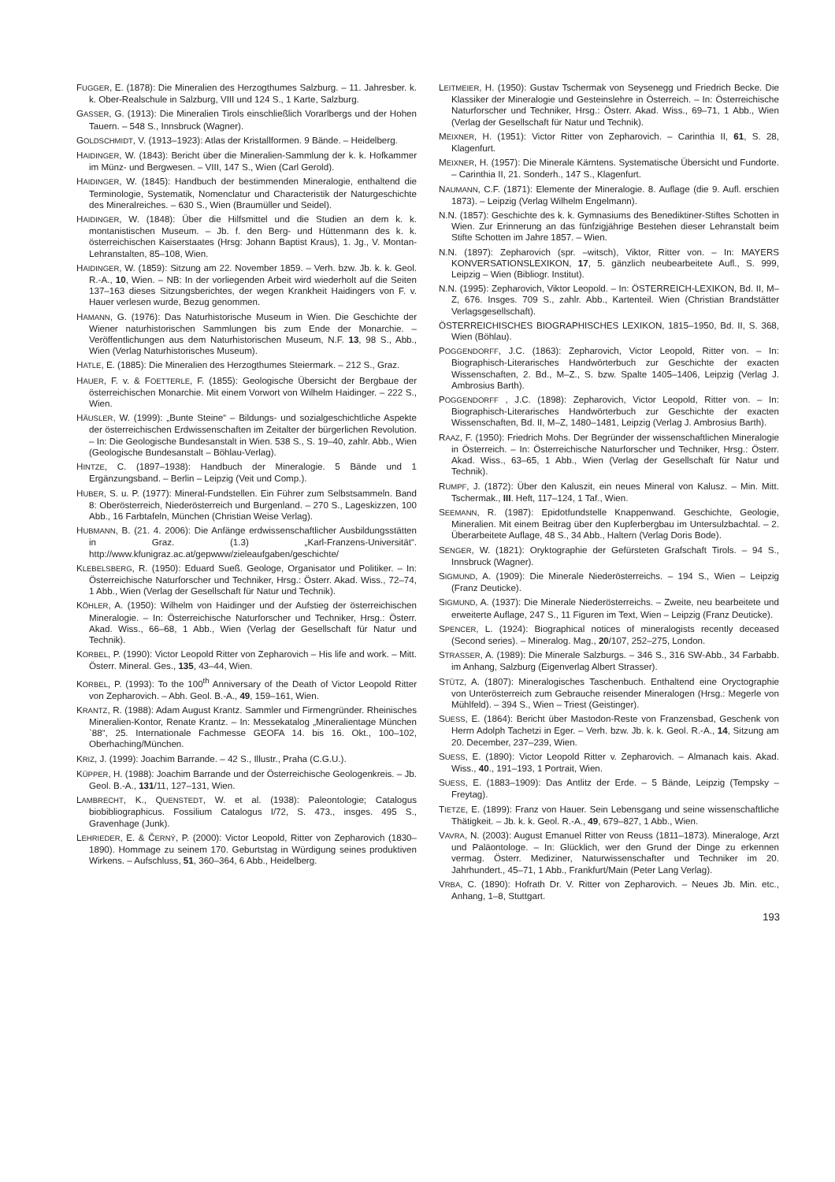FUGGER, E. (1878): Die Mineralien des Herzogthumes Salzburg. – 11. Jahresber. k. k. Ober-Realschule in Salzburg, VIII und 124 S., 1 Karte, Salzburg.
GASSER, G. (1913): Die Mineralien Tirols einschließlich Vorarlbergs und der Hohen Tauern. – 548 S., Innsbruck (Wagner).
GOLDSCHMIDT, V. (1913–1923): Atlas der Kristallformen. 9 Bände. – Heidelberg.
HAIDINGER, W. (1843): Bericht über die Mineralien-Sammlung der k. k. Hofkammer im Münz- und Bergwesen. – VIII, 147 S., Wien (Carl Gerold).
HAIDINGER, W. (1845): Handbuch der bestimmenden Mineralogie, enthaltend die Terminologie, Systematik, Nomenclatur und Characteristik der Naturgeschichte des Mineralreiches. – 630 S., Wien (Braumüller und Seidel).
HAIDINGER, W. (1848): Über die Hilfsmittel und die Studien an dem k. k. montanistischen Museum. – Jb. f. den Berg- und Hüttenmann des k. k. österreichischen Kaiserstaates (Hrsg: Johann Baptist Kraus), 1. Jg., V. Montan-Lehranstalten, 85–108, Wien.
HAIDINGER, W. (1859): Sitzung am 22. November 1859. – Verh. bzw. Jb. k. k. Geol. R.-A., 10, Wien. – NB: In der vorliegenden Arbeit wird wiederholt auf die Seiten 137–163 dieses Sitzungsberichtes, der wegen Krankheit Haidingers von F. v. Hauer verlesen wurde, Bezug genommen.
HAMANN, G. (1976): Das Naturhistorische Museum in Wien. Die Geschichte der Wiener naturhistorischen Sammlungen bis zum Ende der Monarchie. – Veröffentlichungen aus dem Naturhistorischen Museum, N.F. 13, 98 S., Abb., Wien (Verlag Naturhistorisches Museum).
HATLE, E. (1885): Die Mineralien des Herzogthumes Steiermark. – 212 S., Graz.
HAUER, F. v. & FOETTERLE, F. (1855): Geologische Übersicht der Bergbaue der österreichischen Monarchie. Mit einem Vorwort von Wilhelm Haidinger. – 222 S., Wien.
HÄUSLER, W. (1999): „Bunte Steine“ – Bildungs- und sozialgeschichtliche Aspekte der österreichischen Erdwissenschaften im Zeitalter der bürgerlichen Revolution. – In: Die Geologische Bundesanstalt in Wien. 538 S., S. 19–40, zahlr. Abb., Wien (Geologische Bundesanstalt – Böhlau-Verlag).
HINTZE, C. (1897–1938): Handbuch der Mineralogie. 5 Bände und 1 Ergänzungsband. – Berlin – Leipzig (Veit und Comp.).
HUBER, S. u. P. (1977): Mineral-Fundstellen. Ein Führer zum Selbstsammeln. Band 8: Oberösterreich, Niederösterreich und Burgenland. – 270 S., Lageskizzen, 100 Abb., 16 Farbtafeln, München (Christian Weise Verlag).
HUBMANN, B. (21. 4. 2006): Die Anfänge erdwissenschaftlicher Ausbildungsstätten in Graz. (1.3) „Karl-Franzens-Universität“. http://www.kfunigraz.ac.at/gepwww/zieleaufgaben/geschichte/
KLEBELSBERG, R. (1950): Eduard Sueß. Geologe, Organisator und Politiker. – In: Österreichische Naturforscher und Techniker, Hrsg.: Österr. Akad. Wiss., 72–74, 1 Abb., Wien (Verlag der Gesellschaft für Natur und Technik).
KÖHLER, A. (1950): Wilhelm von Haidinger und der Aufstieg der österreichischen Mineralogie. – In: Österreichische Naturforscher und Techniker, Hrsg.: Österr. Akad. Wiss., 66–68, 1 Abb., Wien (Verlag der Gesellschaft für Natur und Technik).
KORBEL, P. (1990): Victor Leopold Ritter von Zepharovich – His life and work. – Mitt. Österr. Mineral. Ges., 135, 43–44, Wien.
KORBEL, P. (1993): To the 100<sup>th</sup> Anniversary of the Death of Victor Leopold Ritter von Zepharovich. – Abh. Geol. B.-A., 49, 159–161, Wien.
KRANTZ, R. (1988): Adam August Krantz. Sammler und Firmengründer. Rheinisches Mineralien-Kontor, Renate Krantz. – In: Messekatalog „Mineralientage München `88“, 25. Internationale Fachmesse GEOFA 14. bis 16. Okt., 100–102, Oberhaching/München.
KRIZ, J. (1999): Joachim Barrande. – 42 S., Illustr., Praha (C.G.U.).
KÜPPER, H. (1988): Joachim Barrande und der Österreichische Geologenkreis. – Jb. Geol. B.-A., 131/11, 127–131, Wien.
LAMBRECHT, K., QUENSTEDT, W. et al. (1938): Paleontologie; Catalogus biobibliographicus. Fossilium Catalogus I/72, S. 473., insges. 495 S., Gravenhage (Junk).
LEHRIEDER, E. & ČERNÝ, P. (2000): Victor Leopold, Ritter von Zepharovich (1830–1890). Hommage zu seinem 170. Geburtstag in Würdigung seines produktiven Wirkens. – Aufschluss, 51, 360–364, 6 Abb., Heidelberg.
LEITMEIER, H. (1950): Gustav Tschermak von Seysenegg und Friedrich Becke. Die Klassiker der Mineralogie und Gesteinslehre in Österreich. – In: Österreichische Naturforscher und Techniker, Hrsg.: Österr. Akad. Wiss., 69–71, 1 Abb., Wien (Verlag der Gesellschaft für Natur und Technik).
MEIXNER, H. (1951): Victor Ritter von Zepharovich. – Carinthia II, 61, S. 28, Klagenfurt.
MEIXNER, H. (1957): Die Minerale Kärntens. Systematische Übersicht und Fundorte. – Carinthia II, 21. Sonderh., 147 S., Klagenfurt.
NAUMANN, C.F. (1871): Elemente der Mineralogie. 8. Auflage (die 9. Aufl. erschien 1873). – Leipzig (Verlag Wilhelm Engelmann).
N.N. (1857): Geschichte des k. k. Gymnasiums des Benediktiner-Stiftes Schotten in Wien. Zur Erinnerung an das fünfzigjährige Bestehen dieser Lehranstalt beim Stifte Schotten im Jahre 1857. – Wien.
N.N. (1897): Zepharovich (spr. –witsch), Viktor, Ritter von. – In: MAYERS KONVERSATIONSLEXIKON, 17, 5. gänzlich neubearbeitete Aufl., S. 999, Leipzig – Wien (Bibliogr. Institut).
N.N. (1995): Zepharovich, Viktor Leopold. – In: ÖSTERREICH-LEXIKON, Bd. II, M–Z, 676. Insges. 709 S., zahlr. Abb., Kartenteil. Wien (Christian Brandstätter Verlagsgesellschaft).
ÖSTERREICHISCHES BIOGRAPHISCHES LEXIKON, 1815–1950, Bd. II, S. 368, Wien (Böhlau).
POGGENDORFF, J.C. (1863): Zepharovich, Victor Leopold, Ritter von. – In: Biographisch-Literarisches Handwörterbuch zur Geschichte der exacten Wissenschaften, 2. Bd., M–Z., S. bzw. Spalte 1405–1406, Leipzig (Verlag J. Ambrosius Barth).
POGGENDORFF , J.C. (1898): Zepharovich, Victor Leopold, Ritter von. – In: Biographisch-Literarisches Handwörterbuch zur Geschichte der exacten Wissenschaften, Bd. II, M–Z, 1480–1481, Leipzig (Verlag J. Ambrosius Barth).
RAAZ, F. (1950): Friedrich Mohs. Der Begründer der wissenschaftlichen Mineralogie in Österreich. – In: Österreichische Naturforscher und Techniker, Hrsg.: Österr. Akad. Wiss., 63–65, 1 Abb., Wien (Verlag der Gesellschaft für Natur und Technik).
RUMPF, J. (1872): Über den Kaluszit, ein neues Mineral von Kalusz. – Min. Mitt. Tschermak., III. Heft, 117–124, 1 Taf., Wien.
SEEMANN, R. (1987): Epidotfundstelle Knappenwand. Geschichte, Geologie, Mineralien. Mit einem Beitrag über den Kupferbergbau im Untersulzbachtal. – 2. Überarbeitete Auflage, 48 S., 34 Abb., Haltern (Verlag Doris Bode).
SENGER, W. (1821): Oryktographie der Gefürsteten Grafschaft Tirols. – 94 S., Innsbruck (Wagner).
SIGMUND, A. (1909): Die Minerale Niederösterreichs. – 194 S., Wien – Leipzig (Franz Deuticke).
SIGMUND, A. (1937): Die Minerale Niederösterreichs. – Zweite, neu bearbeitete und erweiterte Auflage, 247 S., 11 Figuren im Text, Wien – Leipzig (Franz Deuticke).
SPENCER, L. (1924): Biographical notices of mineralogists recently deceased (Second series). – Mineralog. Mag., 20/107, 252–275, London.
STRASSER, A. (1989): Die Minerale Salzburgs. – 346 S., 316 SW-Abb., 34 Farbabb. im Anhang, Salzburg (Eigenverlag Albert Strasser).
STÜTZ, A. (1807): Mineralogisches Taschenbuch. Enthaltend eine Oryctographie von Unterösterreich zum Gebrauche reisender Mineralogen (Hrsg.: Megerle von Mühlfeld). – 394 S., Wien – Triest (Geistinger).
SUESS, E. (1864): Bericht über Mastodon-Reste von Franzensbad, Geschenk von Herrn Adolph Tachetzi in Eger. – Verh. bzw. Jb. k. k. Geol. R.-A., 14, Sitzung am 20. December, 237–239, Wien.
SUESS, E. (1890): Victor Leopold Ritter v. Zepharovich. – Almanach kais. Akad. Wiss., 40., 191–193, 1 Portrait, Wien.
SUESS, E. (1883–1909): Das Antlitz der Erde. – 5 Bände, Leipzig (Tempsky – Freytag).
TIETZE, E. (1899): Franz von Hauer. Sein Lebensgang und seine wissenschaftliche Thätigkeit. – Jb. k. k. Geol. R.-A., 49, 679–827, 1 Abb., Wien.
VAVRA, N. (2003): August Emanuel Ritter von Reuss (1811–1873). Mineraloge, Arzt und Paläontologe. – In: Glücklich, wer den Grund der Dinge zu erkennen vermag. Österr. Mediziner, Naturwissenschafter und Techniker im 20. Jahrhundert., 45–71, 1 Abb., Frankfurt/Main (Peter Lang Verlag).
VRBA, C. (1890): Hofrath Dr. V. Ritter von Zepharovich. – Neues Jb. Min. etc., Anhang, 1–8, Stuttgart.
193